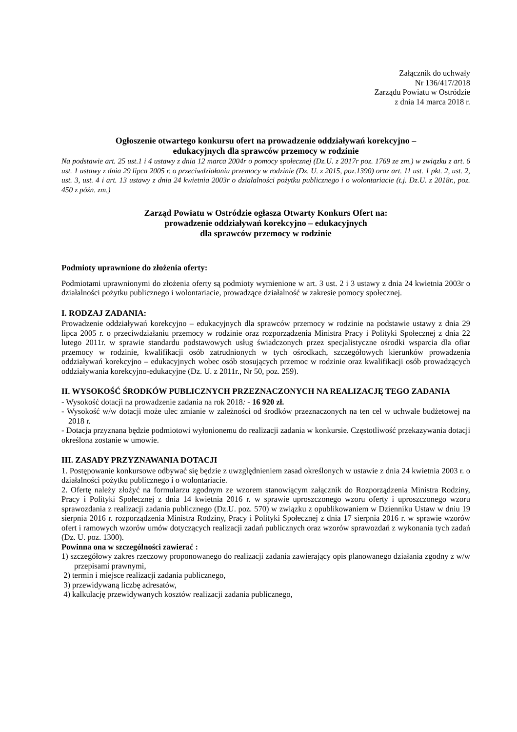Załącznik do uchwały
Nr 136/417/2018
Zarządu Powiatu w Ostródzie
z dnia 14 marca 2018 r.
Ogłoszenie otwartego konkursu ofert na prowadzenie oddziaływań korekcyjno –
edukacyjnych dla sprawców przemocy w rodzinie
Na podstawie art. 25 ust.1 i 4 ustawy z dnia 12 marca 2004r o pomocy społecznej (Dz.U. z 2017r poz. 1769 ze zm.) w związku z art. 6 ust. 1 ustawy z dnia 29 lipca 2005 r. o przeciwdziałaniu przemocy w rodzinie (Dz. U. z 2015, poz.1390) oraz art. 11 ust. 1 pkt. 2, ust. 2, ust. 3, ust. 4 i art. 13 ustawy z dnia 24 kwietnia 2003r o działalności pożytku publicznego i o wolontariacie (t.j. Dz.U. z 2018r., poz. 450 z późn. zm.)
Zarząd Powiatu w Ostródzie ogłasza Otwarty Konkurs Ofert na:
prowadzenie oddziaływań korekcyjno – edukacyjnych
dla sprawców przemocy w rodzinie
Podmioty uprawnione do złożenia oferty:
Podmiotami uprawnionymi do złożenia oferty są podmioty wymienione w art. 3 ust. 2 i 3 ustawy z dnia 24 kwietnia 2003r o działalności pożytku publicznego i wolontariacie, prowadzące działalność w zakresie pomocy społecznej.
I. RODZAJ ZADANIA:
Prowadzenie oddziaływań korekcyjno – edukacyjnych dla sprawców przemocy w rodzinie na podstawie ustawy z dnia 29 lipca 2005 r. o przeciwdziałaniu przemocy w rodzinie oraz rozporządzenia Ministra Pracy i Polityki Społecznej z dnia 22 lutego 2011r. w sprawie standardu podstawowych usług świadczonych przez specjalistyczne ośrodki wsparcia dla ofiar przemocy w rodzinie, kwalifikacji osób zatrudnionych w tych ośrodkach, szczegółowych kierunków prowadzenia oddziaływań korekcyjno – edukacyjnych wobec osób stosujących przemoc w rodzinie oraz kwalifikacji osób prowadzących oddziaływania korekcyjno-edukacyjne (Dz. U. z 2011r., Nr 50, poz. 259).
II. WYSOKOŚĆ ŚRODKÓW PUBLICZNYCH PRZEZNACZONYCH NA REALIZACJĘ TEGO ZADANIA
- Wysokość dotacji na prowadzenie zadania na rok 2018: - 16 920 zł.
- Wysokość w/w dotacji może ulec zmianie w zależności od środków przeznaczonych na ten cel w uchwale budżetowej na 2018 r.
- Dotacja przyznana będzie podmiotowi wyłonionemu do realizacji zadania w konkursie. Częstotliwość przekazywania dotacji określona zostanie w umowie.
III. ZASADY PRZYZNAWANIA DOTACJI
1. Postępowanie konkursowe odbywać się będzie z uwzględnieniem zasad określonych w ustawie z dnia 24 kwietnia 2003 r. o działalności pożytku publicznego i o wolontariacie.
2. Ofertę należy złożyć na formularzu zgodnym ze wzorem stanowiącym załącznik do Rozporządzenia Ministra Rodziny, Pracy i Polityki Społecznej z dnia 14 kwietnia 2016 r. w sprawie uproszczonego wzoru oferty i uproszczonego wzoru sprawozdania z realizacji zadania publicznego (Dz.U. poz. 570) w związku z opublikowaniem w Dzienniku Ustaw w dniu 19 sierpnia 2016 r. rozporządzenia Ministra Rodziny, Pracy i Polityki Społecznej z dnia 17 sierpnia 2016 r. w sprawie wzorów ofert i ramowych wzorów umów dotyczących realizacji zadań publicznych oraz wzorów sprawozdań z wykonania tych zadań (Dz. U. poz. 1300).
Powinna ona w szczególności zawierać :
1) szczegółowy zakres rzeczowy proponowanego do realizacji zadania zawierający opis planowanego działania zgodny z w/w przepisami prawnymi,
2) termin i miejsce realizacji zadania publicznego,
3) przewidywaną liczbę adresatów,
4) kalkulację przewidywanych kosztów realizacji zadania publicznego,